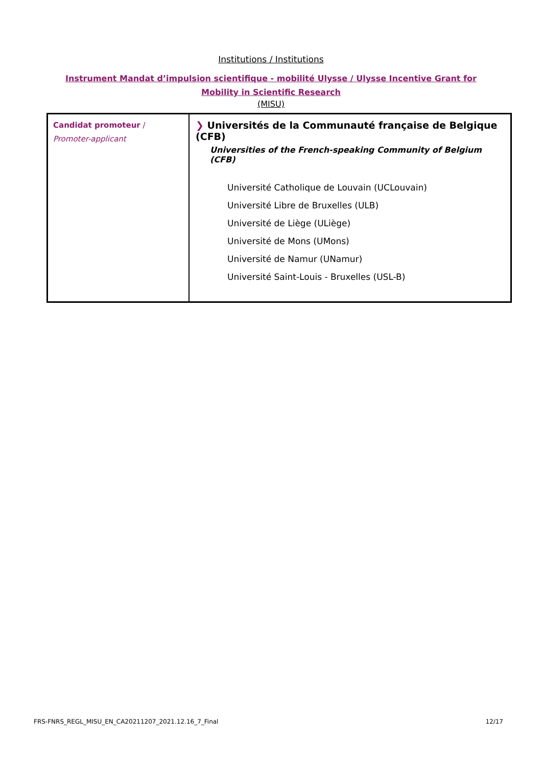Institutions / Institutions
Instrument Mandat d’impulsion scientifique - mobilité Ulysse / Ulysse Incentive Grant for Mobility in Scientific Research
(MISU)
| Candidat promoteur / Promoter-applicant | ❯ Universités de la Communauté française de Belgique (CFB) Universities of the French-speaking Community of Belgium (CFB) Université Catholique de Louvain (UCLouvain) Université Libre de Bruxelles (ULB) Université de Liège (ULiège) Université de Mons (UMons) Université de Namur (UNamur) Université Saint-Louis - Bruxelles (USL-B) |
FRS-FNRS_REGL_MISU_EN_CA20211207_2021.12.16_7_Final 12/17